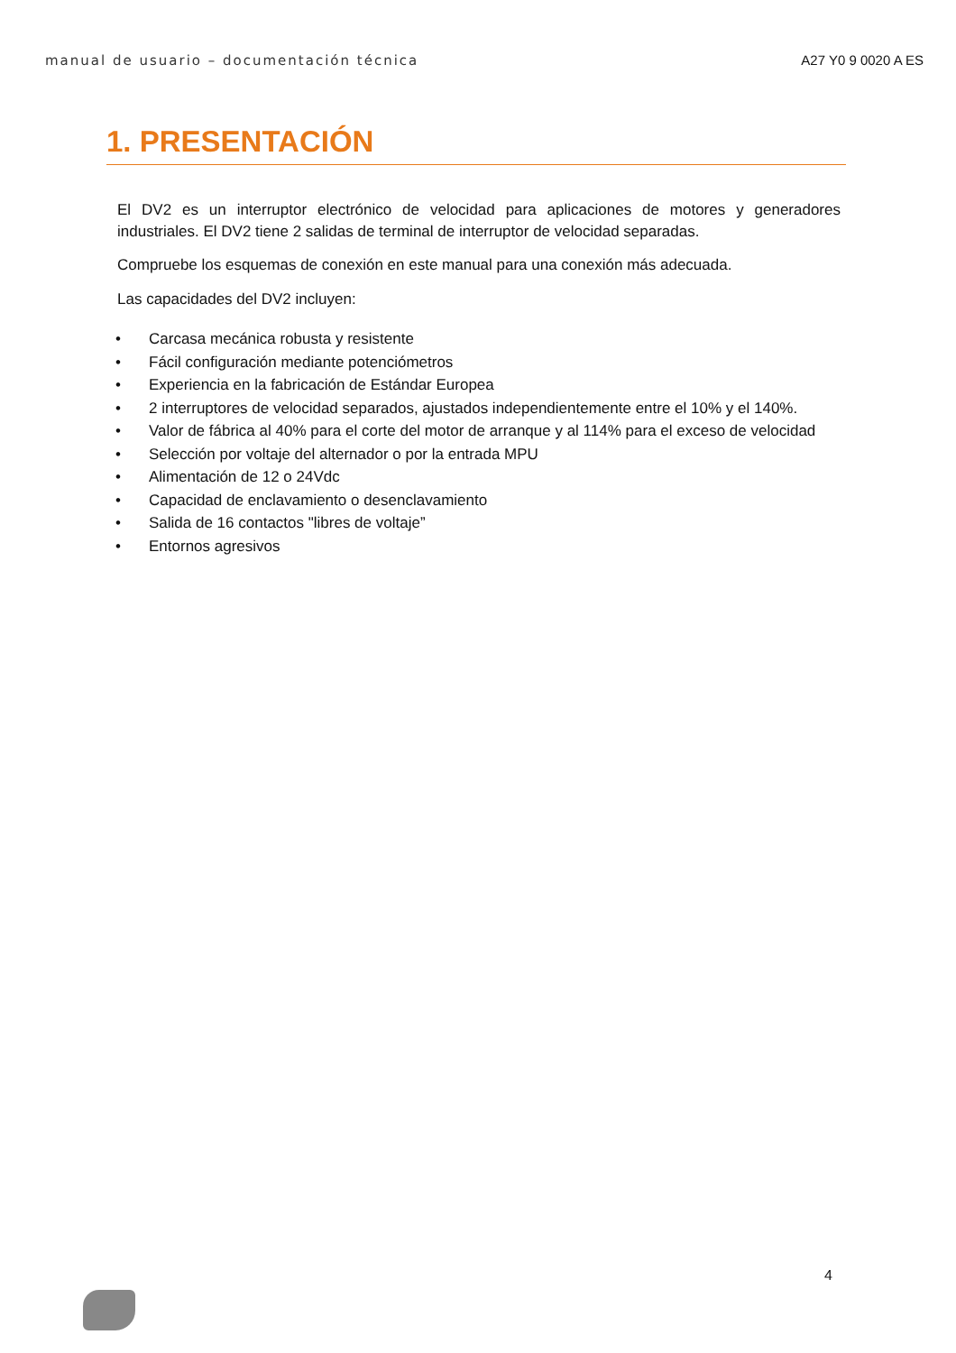manual de usuario – documentación técnica A27 Y0 9 0020 A ES
1. PRESENTACIÓN
El DV2 es un interruptor electrónico de velocidad para aplicaciones de motores y generadores industriales. El DV2 tiene 2 salidas de terminal de interruptor de velocidad separadas.
Compruebe los esquemas de conexión en este manual para una conexión más adecuada.
Las capacidades del DV2 incluyen:
• Carcasa mecánica robusta y resistente
• Fácil configuración mediante potenciómetros
• Experiencia en la fabricación de Estándar Europea
• 2 interruptores de velocidad separados, ajustados independientemente entre el 10% y el 140%.
• Valor de fábrica al 40% para el corte del motor de arranque y al 114% para el exceso de velocidad
• Selección por voltaje del alternador o por la entrada MPU
• Alimentación de 12 o 24Vdc
• Capacidad de enclavamiento o desenclavamiento
• Salida de 16 contactos "libres de voltaje”
• Entornos agresivos
4